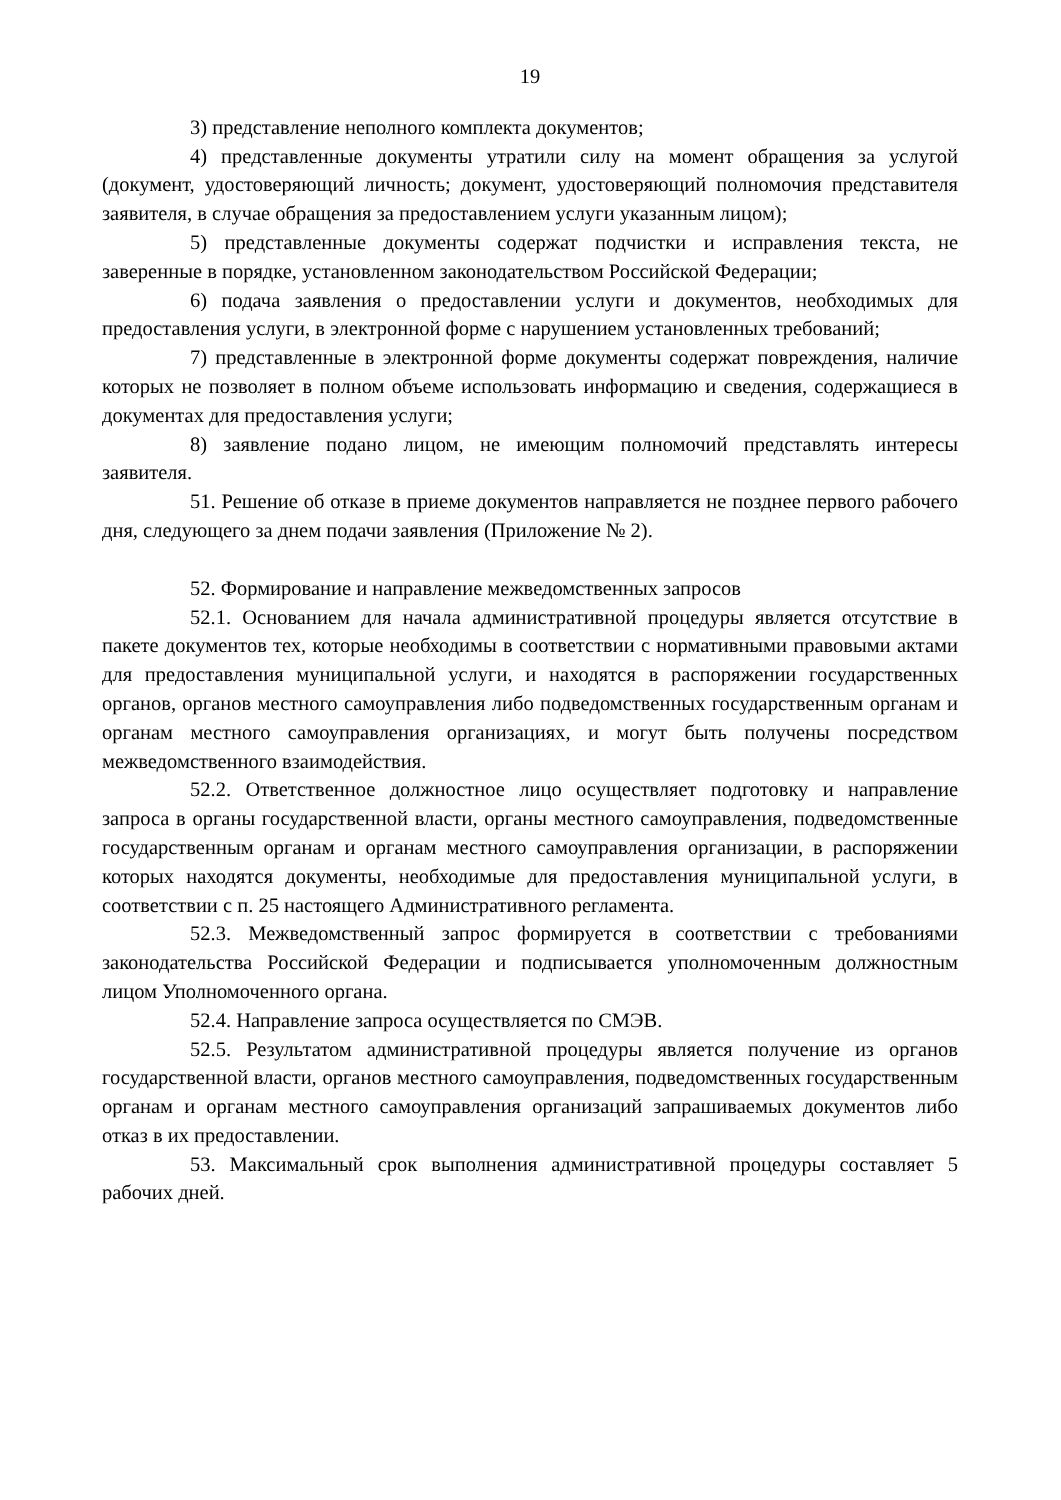19
3) представление неполного комплекта документов;
4) представленные документы утратили силу на момент обращения за услугой (документ, удостоверяющий личность; документ, удостоверяющий полномочия представителя заявителя, в случае обращения за предоставлением услуги указанным лицом);
5) представленные документы содержат подчистки и исправления текста, не заверенные в порядке, установленном законодательством Российской Федерации;
6) подача заявления о предоставлении услуги и документов, необходимых для предоставления услуги, в электронной форме с нарушением установленных требований;
7) представленные в электронной форме документы содержат повреждения, наличие которых не позволяет в полном объеме использовать информацию и сведения, содержащиеся в документах для предоставления услуги;
8) заявление подано лицом, не имеющим полномочий представлять интересы заявителя.
51. Решение об отказе в приеме документов направляется не позднее первого рабочего дня, следующего за днем подачи заявления (Приложение № 2).
52. Формирование и направление межведомственных запросов
52.1. Основанием для начала административной процедуры является отсутствие в пакете документов тех, которые необходимы в соответствии с нормативными правовыми актами для предоставления муниципальной услуги, и находятся в распоряжении государственных органов, органов местного самоуправления либо подведомственных государственным органам и органам местного самоуправления организациях, и могут быть получены посредством межведомственного взаимодействия.
52.2. Ответственное должностное лицо осуществляет подготовку и направление запроса в органы государственной власти, органы местного самоуправления, подведомственные государственным органам и органам местного самоуправления организации, в распоряжении которых находятся документы, необходимые для предоставления муниципальной услуги, в соответствии с п. 25 настоящего Административного регламента.
52.3. Межведомственный запрос формируется в соответствии с требованиями законодательства Российской Федерации и подписывается уполномоченным должностным лицом Уполномоченного органа.
52.4. Направление запроса осуществляется по СМЭВ.
52.5. Результатом административной процедуры является получение из органов государственной власти, органов местного самоуправления, подведомственных государственным органам и органам местного самоуправления организаций запрашиваемых документов либо отказ в их предоставлении.
53. Максимальный срок выполнения административной процедуры составляет 5 рабочих дней.